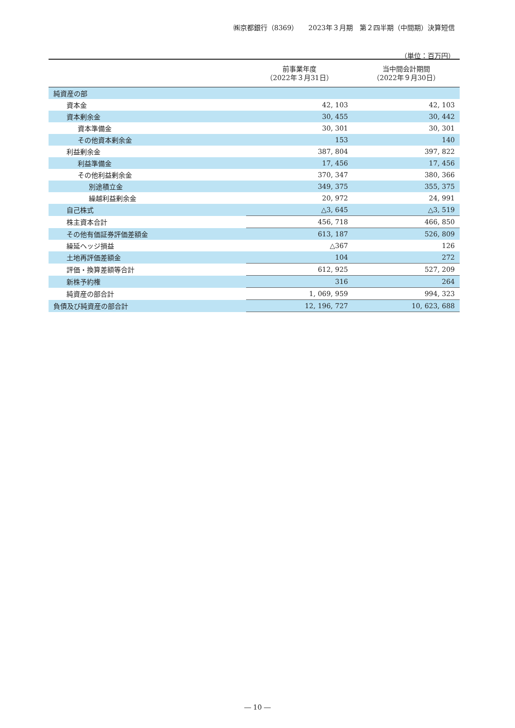㈱京都銀行（8369）　　2023年３月期　第２四半期（中間期）決算短信
（単位：百万円）
| | 前事業年度 （2022年３月31日） | 当中間会計期間 （2022年９月30日） |
| --- | --- | --- |
| 純資産の部 | | |
| 資本金 | 42, 103 | 42, 103 |
| 資本剰余金 | 30, 455 | 30, 442 |
| 資本準備金 | 30, 301 | 30, 301 |
| その他資本剰余金 | 153 | 140 |
| 利益剰余金 | 387, 804 | 397, 822 |
| 利益準備金 | 17, 456 | 17, 456 |
| その他利益剰余金 | 370, 347 | 380, 366 |
| 別途積立金 | 349, 375 | 355, 375 |
| 繰越利益剰余金 | 20, 972 | 24, 991 |
| 自己株式 | △3, 645 | △3, 519 |
| 株主資本合計 | 456, 718 | 466, 850 |
| その他有価証券評価差額金 | 613, 187 | 526, 809 |
| 繰延ヘッジ損益 | △367 | 126 |
| 土地再評価差額金 | 104 | 272 |
| 評価・換算差額等合計 | 612, 925 | 527, 209 |
| 新株予約権 | 316 | 264 |
| 純資産の部合計 | 1, 069, 959 | 994, 323 |
| 負債及び純資産の部合計 | 12, 196, 727 | 10, 623, 688 |
― 10 ―